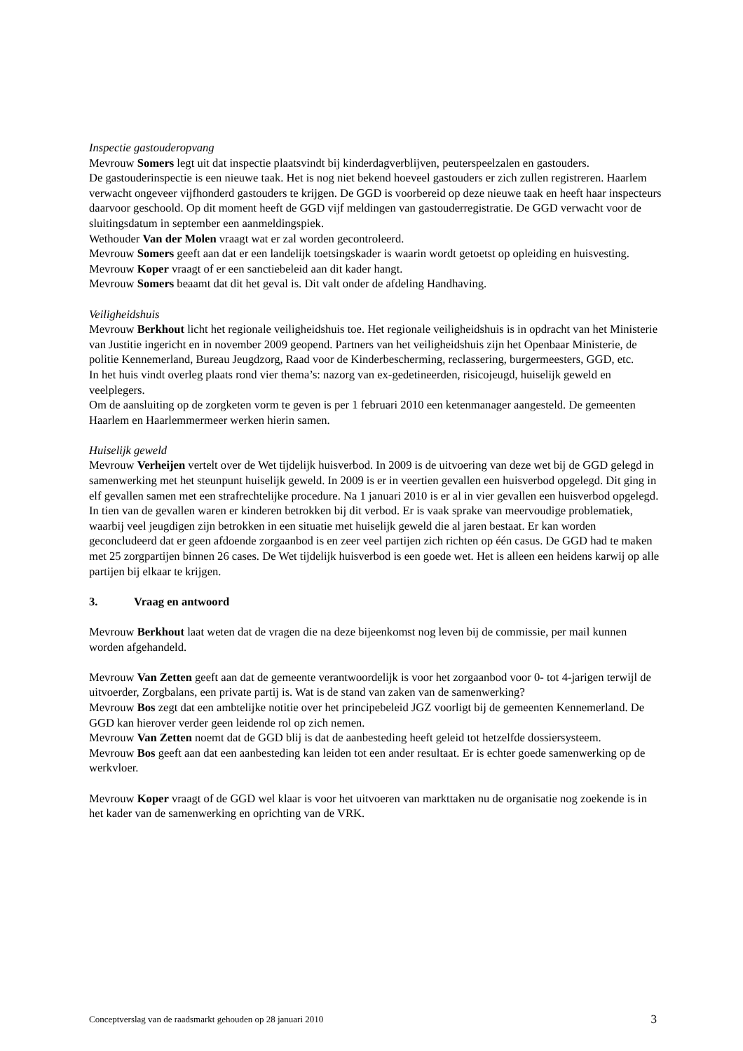Inspectie gastouderopvang
Mevrouw Somers legt uit dat inspectie plaatsvindt bij kinderdagverblijven, peuterspeelzalen en gastouders.
De gastouderinspectie is een nieuwe taak. Het is nog niet bekend hoeveel gastouders er zich zullen registreren. Haarlem verwacht ongeveer vijfhonderd gastouders te krijgen. De GGD is voorbereid op deze nieuwe taak en heeft haar inspecteurs daarvoor geschoold. Op dit moment heeft de GGD vijf meldingen van gastouderregistratie. De GGD verwacht voor de sluitingsdatum in september een aanmeldingspiek.
Wethouder Van der Molen vraagt wat er zal worden gecontroleerd.
Mevrouw Somers geeft aan dat er een landelijk toetsingskader is waarin wordt getoetst op opleiding en huisvesting.
Mevrouw Koper vraagt of er een sanctiebeleid aan dit kader hangt.
Mevrouw Somers beaamt dat dit het geval is. Dit valt onder de afdeling Handhaving.
Veiligheidshuis
Mevrouw Berkhout licht het regionale veiligheidshuis toe. Het regionale veiligheidshuis is in opdracht van het Ministerie van Justitie ingericht en in november 2009 geopend. Partners van het veiligheidshuis zijn het Openbaar Ministerie, de politie Kennemerland, Bureau Jeugdzorg, Raad voor de Kinderbescherming, reclassering, burgermeesters, GGD, etc.
In het huis vindt overleg plaats rond vier thema’s: nazorg van ex-gedetineerden, risicojeugd, huiselijk geweld en veelplegers.
Om de aansluiting op de zorgketen vorm te geven is per 1 februari 2010 een ketenmanager aangesteld. De gemeenten Haarlem en Haarlemmermeer werken hierin samen.
Huiselijk geweld
Mevrouw Verheijen vertelt over de Wet tijdelijk huisverbod. In 2009 is de uitvoering van deze wet bij de GGD gelegd in samenwerking met het steunpunt huiselijk geweld. In 2009 is er in veertien gevallen een huisverbod opgelegd. Dit ging in elf gevallen samen met een strafrechtelijke procedure. Na 1 januari 2010 is er al in vier gevallen een huisverbod opgelegd. In tien van de gevallen waren er kinderen betrokken bij dit verbod. Er is vaak sprake van meervoudige problematiek, waarbij veel jeugdigen zijn betrokken in een situatie met huiselijk geweld die al jaren bestaat. Er kan worden geconcludeerd dat er geen afdoende zorgaanbod is en zeer veel partijen zich richten op één casus. De GGD had te maken met 25 zorgpartijen binnen 26 cases. De Wet tijdelijk huisverbod is een goede wet. Het is alleen een heidens karwij op alle partijen bij elkaar te krijgen.
3. Vraag en antwoord
Mevrouw Berkhout laat weten dat de vragen die na deze bijeenkomst nog leven bij de commissie, per mail kunnen worden afgehandeld.
Mevrouw Van Zetten geeft aan dat de gemeente verantwoordelijk is voor het zorgaanbod voor 0- tot 4-jarigen terwijl de uitvoerder, Zorgbalans, een private partij is. Wat is de stand van zaken van de samenwerking?
Mevrouw Bos zegt dat een ambtelijke notitie over het principebeleid JGZ voorligt bij de gemeenten Kennemerland. De GGD kan hierover verder geen leidende rol op zich nemen.
Mevrouw Van Zetten noemt dat de GGD blij is dat de aanbesteding heeft geleid tot hetzelfde dossiersysteem.
Mevrouw Bos geeft aan dat een aanbesteding kan leiden tot een ander resultaat. Er is echter goede samenwerking op de werkvloer.
Mevrouw Koper vraagt of de GGD wel klaar is voor het uitvoeren van markttaken nu de organisatie nog zoekende is in het kader van de samenwerking en oprichting van de VRK.
Conceptverslag van de raadsmarkt gehouden op 28 januari 2010 3